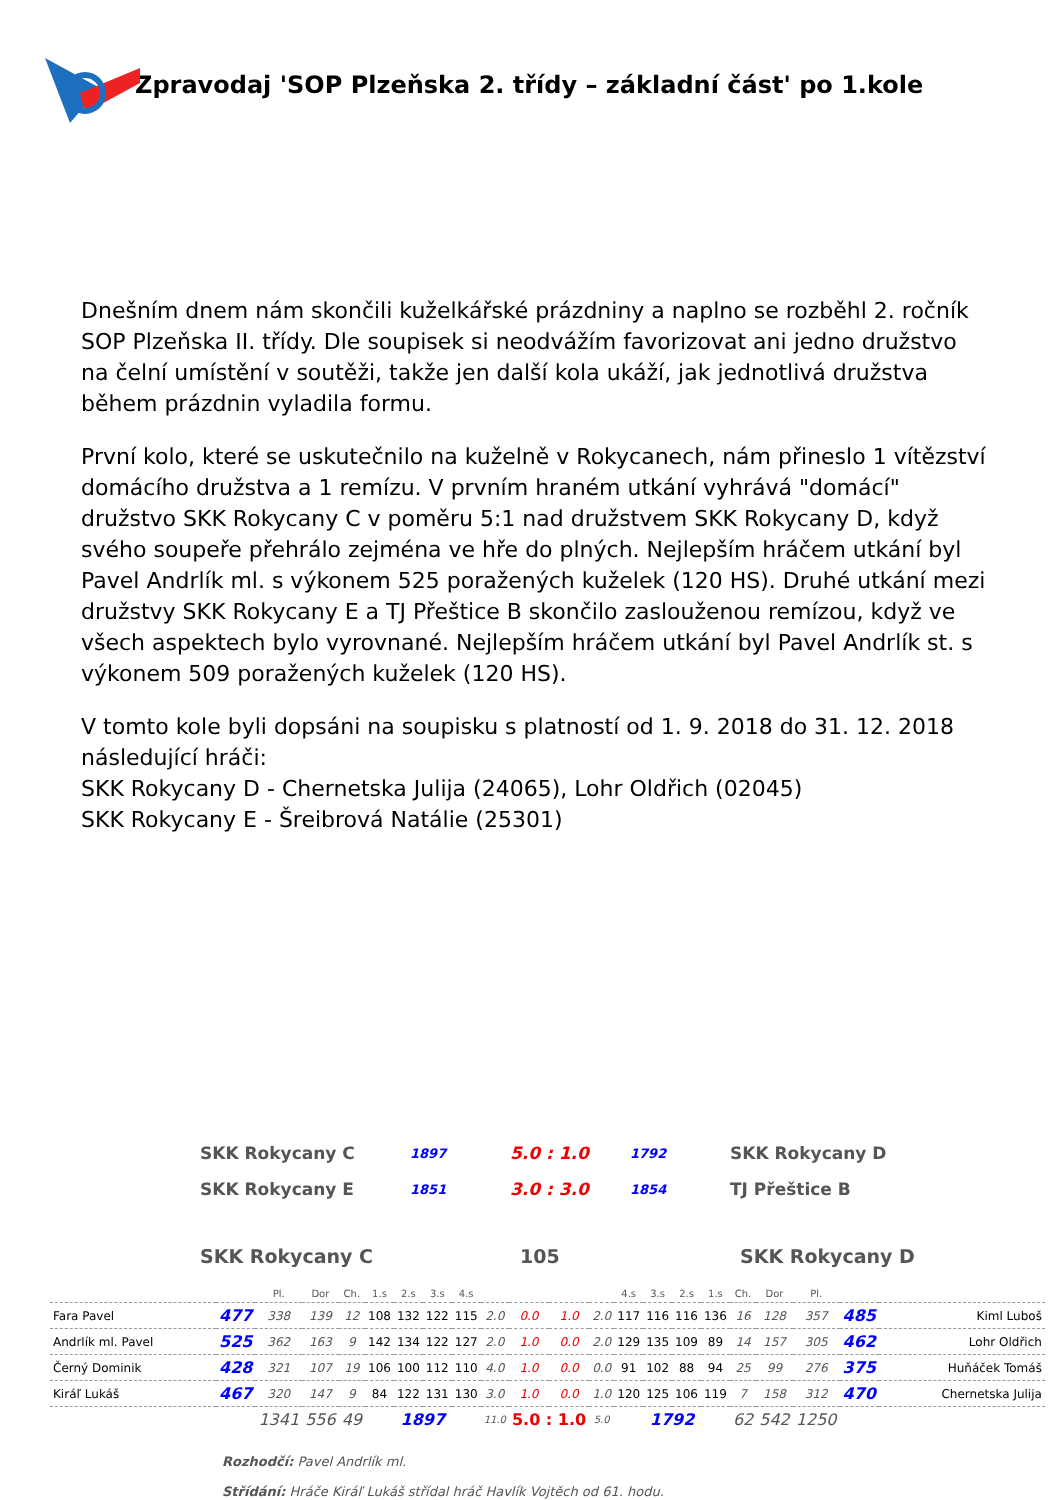Zpravodaj 'SOP Plzeňska 2. třídy – základní část' po 1.kole
Dnešním dnem nám skončili kuželkářské prázdniny a naplno se rozběhl 2. ročník SOP Plzeňska II. třídy. Dle soupisek si neodvážím favorizovat ani jedno družstvo na čelní umístění v soutěži, takže jen další kola ukáží, jak jednotlivá družstva během prázdnin vyladila formu.
První kolo, které se uskutečnilo na kuželně v Rokycanech, nám přineslo 1 vítězství domácího družstva a 1 remízu. V prvním hraném utkání vyhrává "domácí" družstvo SKK Rokycany C v poměru 5:1 nad družstvem SKK Rokycany D, když svého soupeře přehrálo zejména ve hře do plných. Nejlepším hráčem utkání byl Pavel Andrlík ml. s výkonem 525 poražených kuželek (120 HS). Druhé utkání mezi družstvy SKK Rokycany E a TJ Přeštice B skončilo zaslouženou remízou, když ve všech aspektech bylo vyrovnané. Nejlepším hráčem utkání byl Pavel Andrlík st. s výkonem 509 poražených kuželek (120 HS).
V tomto kole byli dopsáni na soupisku s platností od 1. 9. 2018 do 31. 12. 2018 následující hráči:
SKK Rokycany D - Chernetska Julija (24065), Lohr Oldřich (02045)
SKK Rokycany E - Šreibrová Natálie (25301)
| SKK Rokycany C | 1897 | 5.0 : 1.0 | 1792 | SKK Rokycany D |
| SKK Rokycany E | 1851 | 3.0 : 3.0 | 1854 | TJ Přeštice B |
| SKK Rokycany C | 105 | SKK Rokycany D |
| | | Pl. | Dor | Ch. | 1.s | 2.s | 3.s | 4.s | | | | | 4.s | 3.s | 2.s | 1.s | Ch. | Dor | Pl. | | |
| Fara Pavel | 477 | 338 | 139 | 12 | 108 | 132 | 122 | 115 | 2.0 | 0.0 | 1.0 | 2.0 | 117 | 116 | 116 | 136 | 16 | 128 | 357 | 485 | Kiml Luboš |
| Andrlík ml. Pavel | 525 | 362 | 163 | 9 | 142 | 134 | 122 | 127 | 2.0 | 1.0 | 0.0 | 2.0 | 129 | 135 | 109 | 89 | 14 | 157 | 305 | 462 | Lohr Oldřich |
| Černý Dominik | 428 | 321 | 107 | 19 | 106 | 100 | 112 | 110 | 4.0 | 1.0 | 0.0 | 0.0 | 91 | 102 | 88 | 94 | 25 | 99 | 276 | 375 | Huňáček Tomáš |
| Kiráľ Lukáš | 467 | 320 | 147 | 9 | 84 | 122 | 131 | 130 | 3.0 | 1.0 | 0.0 | 1.0 | 120 | 125 | 106 | 119 | 7 | 158 | 312 | 470 | Chernetska Julija |
| | | 1341 | 556 | 49 | 1897 | | | | 11.0 | 5.0 : 1.0 | | 5.0 | 1792 | | | | 62 | 542 | 1250 | | |
Rozhodčí: Pavel Andrlík ml.
Střídání: Hráče Kiráľ Lukáš střídal hráč Havlík Vojtěch od 61. hodu.